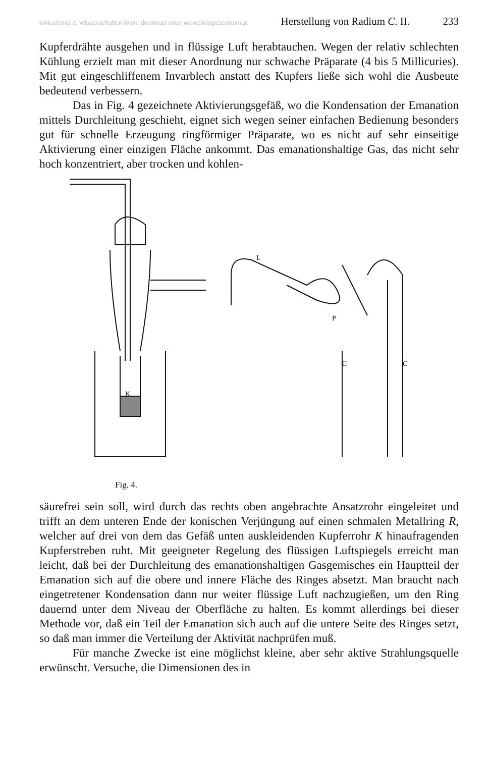©Akademie d. Wissenschaften Wien; download unter www.biologiezentrum.at Herstellung von Radium C. II. 233
Kupferdrähte ausgehen und in flüssige Luft herabtauchen. Wegen der relativ schlechten Kühlung erzielt man mit dieser Anordnung nur schwache Präparate (4 bis 5 Millicuries). Mit gut eingeschliffenem Invarblech anstatt des Kupfers ließe sich wohl die Ausbeute bedeutend verbessern.
Das in Fig. 4 gezeichnete Aktivierungsgefäß, wo die Kondensation der Emanation mittels Durchleitung geschieht, eignet sich wegen seiner einfachen Bedienung besonders gut für schnelle Erzeugung ringförmiger Präparate, wo es nicht auf sehr einseitige Aktivierung einer einzigen Fläche ankommt. Das emanationshaltige Gas, das nicht sehr hoch konzentriert, aber trocken und kohlen-
K
L
P
C
C
Fig. 4.
säurefrei sein soll, wird durch das rechts oben angebrachte Ansatzrohr eingeleitet und trifft an dem unteren Ende der konischen Verjüngung auf einen schmalen Metallring R, welcher auf drei von dem das Gefäß unten auskleidenden Kupferrohr K hinaufragenden Kupferstreben ruht. Mit geeigneter Regelung des flüssigen Luftspiegels erreicht man leicht, daß bei der Durchleitung des emanationshaltigen Gasgemisches ein Hauptteil der Emanation sich auf die obere und innere Fläche des Ringes absetzt. Man braucht nach eingetretener Kondensation dann nur weiter flüssige Luft nachzugießen, um den Ring dauernd unter dem Niveau der Oberfläche zu halten. Es kommt allerdings bei dieser Methode vor, daß ein Teil der Emanation sich auch auf die untere Seite des Ringes setzt, so daß man immer die Verteilung der Aktivität nachprüfen muß.
Für manche Zwecke ist eine möglichst kleine, aber sehr aktive Strahlungsquelle erwünscht. Versuche, die Dimensionen des in